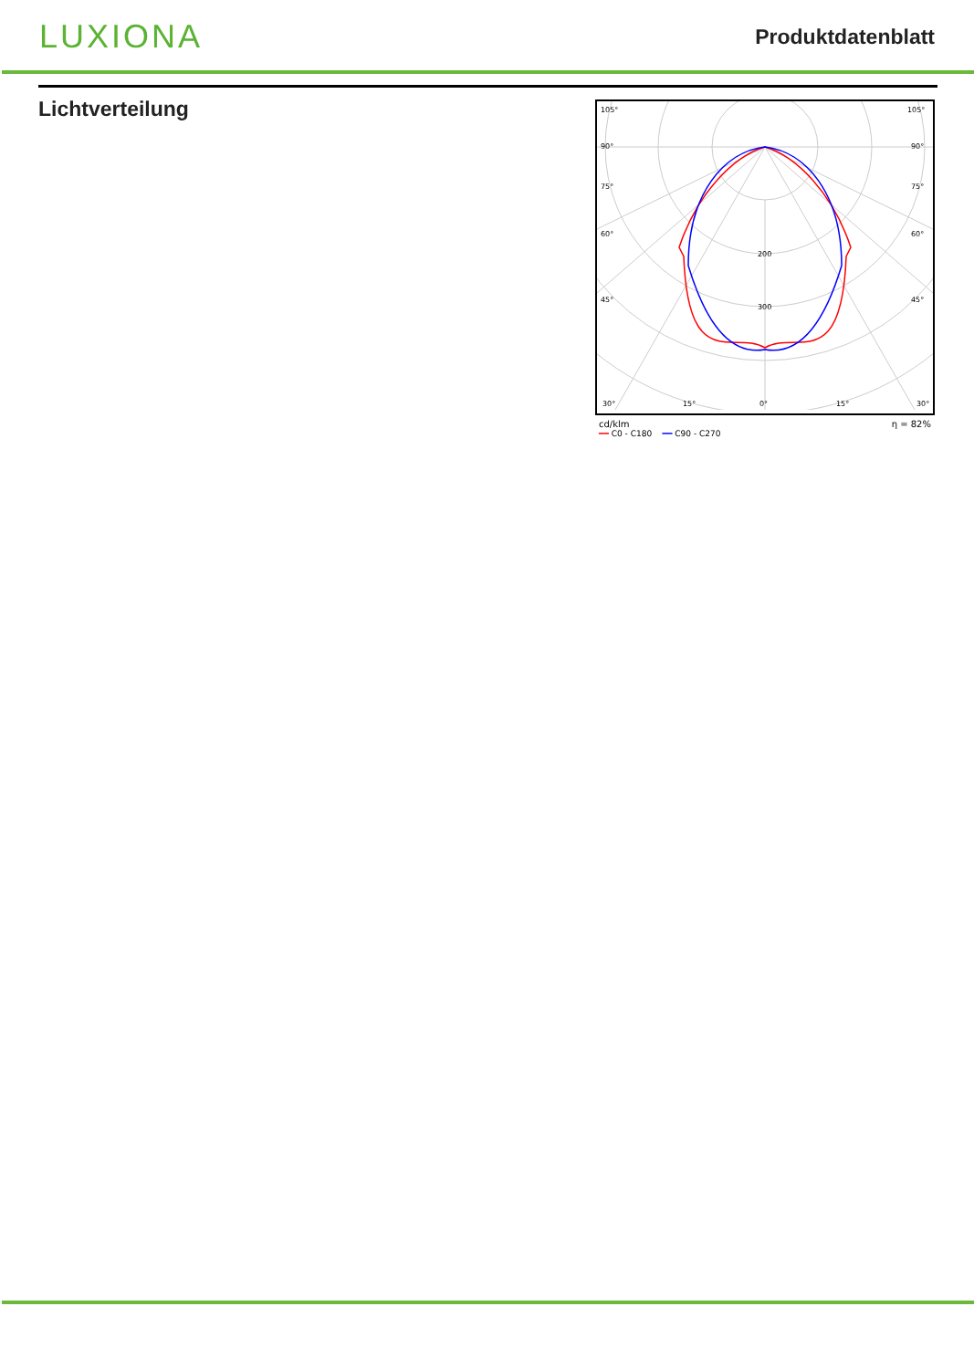LUXIONA
Produktdatenblatt
Lichtverteilung
105°
105°
90°
90°
75°
75°
60°
60°
45°
45°
200
300
30°
15°
0°
15°
30°
cd/klm η = 82%
━━ C0 - C180 ━━ C90 - C270